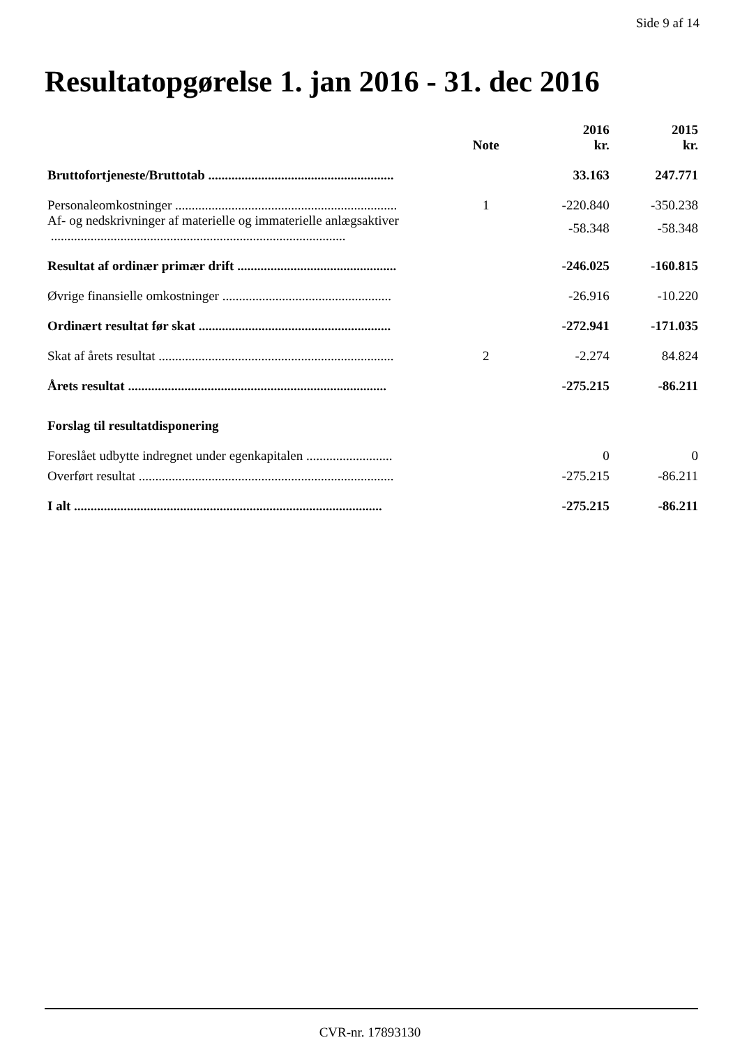Side 9 af 14
Resultatopgørelse 1. jan 2016 - 31. dec 2016
| | Note | 2016 kr. | 2015 kr. |
| --- | --- | --- | --- |
| Bruttofortjeneste/Bruttotab ........................................................ | | 33.163 | 247.771 |
| Personaleomkostninger ................................................................... | 1 | -220.840 | -350.238 |
| Af- og nedskrivninger af materielle og immaterielle anlægsaktiver ......................................................................................... | | -58.348 | -58.348 |
| Resultat af ordinær primær drift ................................................ | | -246.025 | -160.815 |
| Øvrige finansielle omkostninger ................................................... | | -26.916 | -10.220 |
| Ordinært resultat før skat .......................................................... | | -272.941 | -171.035 |
| Skat af årets resultat ....................................................................... | 2 | -2.274 | 84.824 |
| Årets resultat .............................................................................. | | -275.215 | -86.211 |
| Forslag til resultatdisponering | | | |
| Foreslået udbytte indregnet under egenkapitalen .......................... | | 0 | 0 |
| Overført resultat ............................................................................. | | -275.215 | -86.211 |
| I alt ............................................................................................. | | -275.215 | -86.211 |
CVR-nr. 17893130